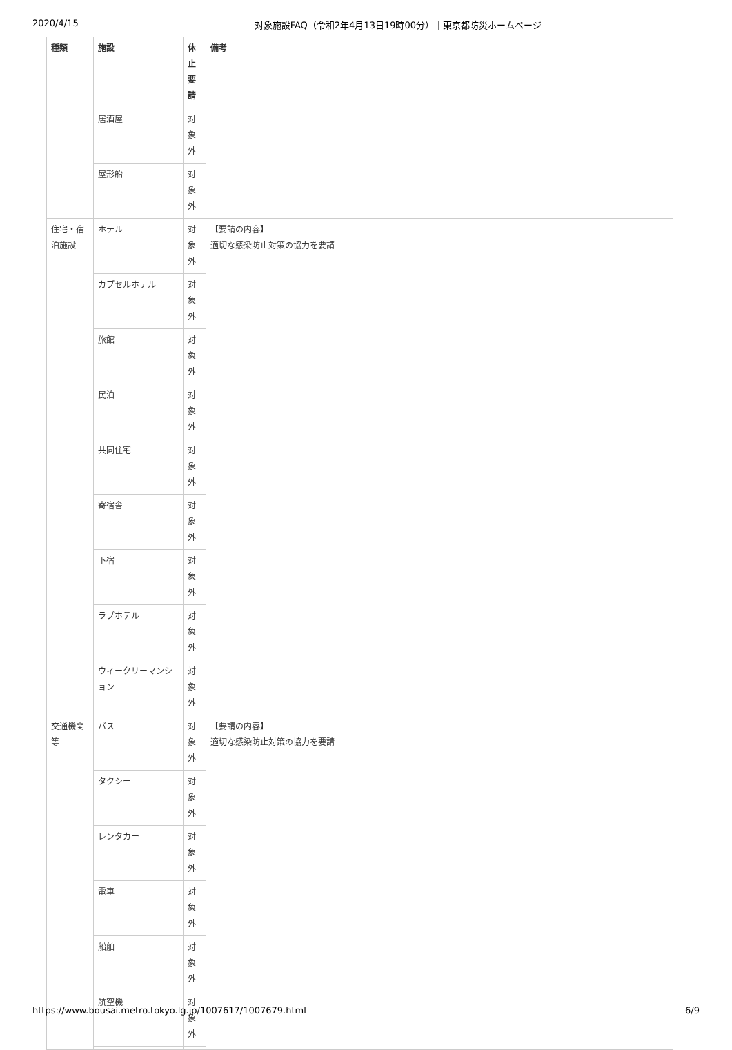2020/4/15 対象施設FAQ（令和2年4月13日19時00分）｜東京都防災ホームページ
| 種類 | 施設 | 休 止 要 請 | 備考 |
| --- | --- | --- | --- |
| | 居酒屋 | 対 象 外 | |
| | 屋形船 | 対 象 外 | |
| 住宅・宿泊施設 | ホテル | 対 象 外 | 【要請の内容】 適切な感染防止対策の協力を要請 |
| | カプセルホテル | 対 象 外 | |
| | 旅館 | 対 象 外 | |
| | 民泊 | 対 象 外 | |
| | 共同住宅 | 対 象 外 | |
| | 寄宿舎 | 対 象 外 | |
| | 下宿 | 対 象 外 | |
| | ラブホテル | 対 象 外 | |
| | ウィークリーマンション | 対 象 外 | |
| 交通機関等 | バス | 対 象 外 | 【要請の内容】 適切な感染防止対策の協力を要請 |
| | タクシー | 対 象 外 | |
| | レンタカー | 対 象 外 | |
| | 電車 | 対 象 外 | |
| | 船舶 | 対 象 外 | |
| | 航空機 | 対 象 外 | |
https://www.bousai.metro.tokyo.lg.jp/1007617/1007679.html 6/9